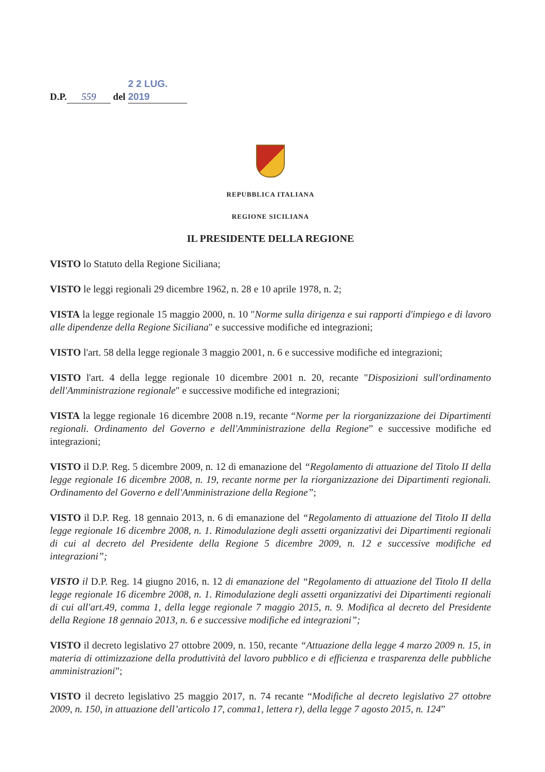D.P. 559 del 2 2 LUG. 2019
REPUBBLICA ITALIANA
REGIONE SICILIANA
IL PRESIDENTE DELLA REGIONE
VISTO lo Statuto della Regione Siciliana;
VISTO le leggi regionali 29 dicembre 1962, n. 28 e 10 aprile 1978, n. 2;
VISTA la legge regionale 15 maggio 2000, n. 10 "Norme sulla dirigenza e sui rapporti d'impiego e di lavoro alle dipendenze della Regione Siciliana" e successive modifiche ed integrazioni;
VISTO l'art. 58 della legge regionale 3 maggio 2001, n. 6 e successive modifiche ed integrazioni;
VISTO l'art. 4 della legge regionale 10 dicembre 2001 n. 20, recante "Disposizioni sull'ordinamento dell'Amministrazione regionale" e successive modifiche ed integrazioni;
VISTA la legge regionale 16 dicembre 2008 n.19, recante “Norme per la riorganizzazione dei Dipartimenti regionali. Ordinamento del Governo e dell'Amministrazione della Regione” e successive modifiche ed integrazioni;
VISTO il D.P. Reg. 5 dicembre 2009, n. 12 di emanazione del “Regolamento di attuazione del Titolo II della legge regionale 16 dicembre 2008, n. 19, recante norme per la riorganizzazione dei Dipartimenti regionali. Ordinamento del Governo e dell'Amministrazione della Regione”;
VISTO il D.P. Reg. 18 gennaio 2013, n. 6 di emanazione del “Regolamento di attuazione del Titolo II della legge regionale 16 dicembre 2008, n. 1. Rimodulazione degli assetti organizzativi dei Dipartimenti regionali di cui al decreto del Presidente della Regione 5 dicembre 2009, n. 12 e successive modifiche ed integrazioni”;
VISTO il D.P. Reg. 14 giugno 2016, n. 12 di emanazione del “Regolamento di attuazione del Titolo II della legge regionale 16 dicembre 2008, n. 1. Rimodulazione degli assetti organizzativi dei Dipartimenti regionali di cui all'art.49, comma 1, della legge regionale 7 maggio 2015, n. 9. Modifica al decreto del Presidente della Regione 18 gennaio 2013, n. 6 e successive modifiche ed integrazioni”;
VISTO il decreto legislativo 27 ottobre 2009, n. 150, recante “Attuazione della legge 4 marzo 2009 n. 15, in materia di ottimizzazione della produttività del lavoro pubblico e di efficienza e trasparenza delle pubbliche amministrazioni”;
VISTO il decreto legislativo 25 maggio 2017, n. 74 recante “Modifiche al decreto legislativo 27 ottobre 2009, n. 150, in attuazione dell’articolo 17, comma1, lettera r), della legge 7 agosto 2015, n. 124”